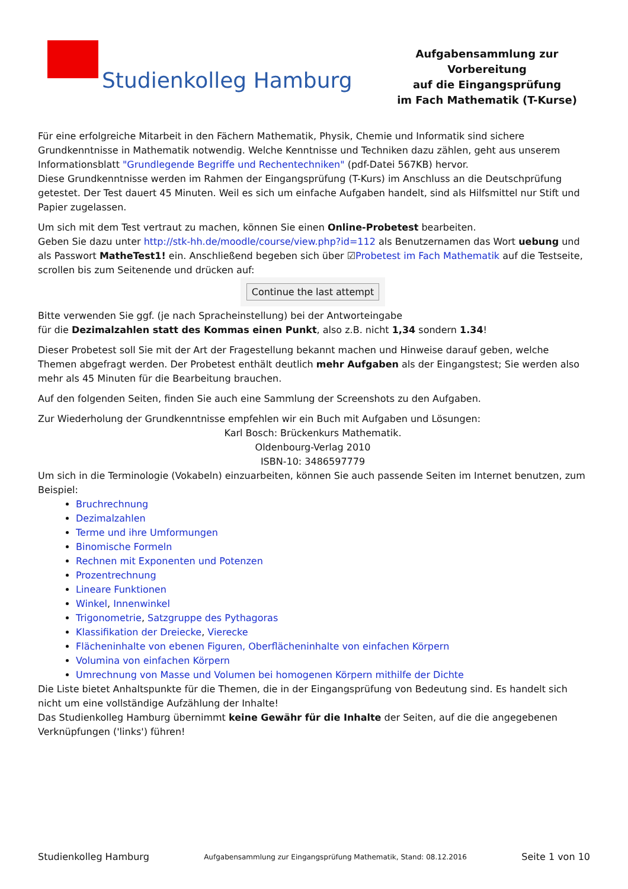Studienkolleg Hamburg
Aufgabensammlung zur Vorbereitung
auf die Eingangsprüfung
im Fach Mathematik (T-Kurse)
Für eine erfolgreiche Mitarbeit in den Fächern Mathematik, Physik, Chemie und Informatik sind sichere Grundkenntnisse in Mathematik notwendig. Welche Kenntnisse und Techniken dazu zählen, geht aus unserem Informationsblatt "Grundlegende Begriffe und Rechentechniken" (pdf-Datei 567KB) hervor.
Diese Grundkenntnisse werden im Rahmen der Eingangsprüfung (T-Kurs) im Anschluss an die Deutschprüfung getestet. Der Test dauert 45 Minuten. Weil es sich um einfache Aufgaben handelt, sind als Hilfsmittel nur Stift und Papier zugelassen.
Um sich mit dem Test vertraut zu machen, können Sie einen Online-Probetest bearbeiten.
Geben Sie dazu unter http://stk-hh.de/moodle/course/view.php?id=112 als Benutzernamen das Wort uebung und als Passwort MatheTest1! ein. Anschließend begeben sich über ☑Probetest im Fach Mathematik auf die Testseite, scrollen bis zum Seitenende und drücken auf:
Continue the last attempt
Bitte verwenden Sie ggf. (je nach Spracheinstellung) bei der Antworteingabe
für die Dezimalzahlen statt des Kommas einen Punkt, also z.B. nicht 1,34 sondern 1.34!
Dieser Probetest soll Sie mit der Art der Fragestellung bekannt machen und Hinweise darauf geben, welche Themen abgefragt werden. Der Probetest enthält deutlich mehr Aufgaben als der Eingangstest; Sie werden also mehr als 45 Minuten für die Bearbeitung brauchen.
Auf den folgenden Seiten, finden Sie auch eine Sammlung der Screenshots zu den Aufgaben.
Zur Wiederholung der Grundkenntnisse empfehlen wir ein Buch mit Aufgaben und Lösungen:
Karl Bosch: Brückenkurs Mathematik.
Oldenbourg-Verlag 2010
ISBN-10: 3486597779
Um sich in die Terminologie (Vokabeln) einzuarbeiten, können Sie auch passende Seiten im Internet benutzen, zum Beispiel:
Bruchrechnung
Dezimalzahlen
Terme und ihre Umformungen
Binomische Formeln
Rechnen mit Exponenten und Potenzen
Prozentrechnung
Lineare Funktionen
Winkel, Innenwinkel
Trigonometrie, Satzgruppe des Pythagoras
Klassifikation der Dreiecke, Vierecke
Flächeninhalte von ebenen Figuren, Oberflächeninhalte von einfachen Körpern
Volumina von einfachen Körpern
Umrechnung von Masse und Volumen bei homogenen Körpern mithilfe der Dichte
Die Liste bietet Anhaltspunkte für die Themen, die in der Eingangsprüfung von Bedeutung sind. Es handelt sich nicht um eine vollständige Aufzählung der Inhalte!
Das Studienkolleg Hamburg übernimmt keine Gewähr für die Inhalte der Seiten, auf die die angegebenen Verknüpfungen ('links') führen!
Studienkolleg Hamburg Aufgabensammlung zur Eingangsprüfung Mathematik, Stand: 08.12.2016 Seite 1 von 10